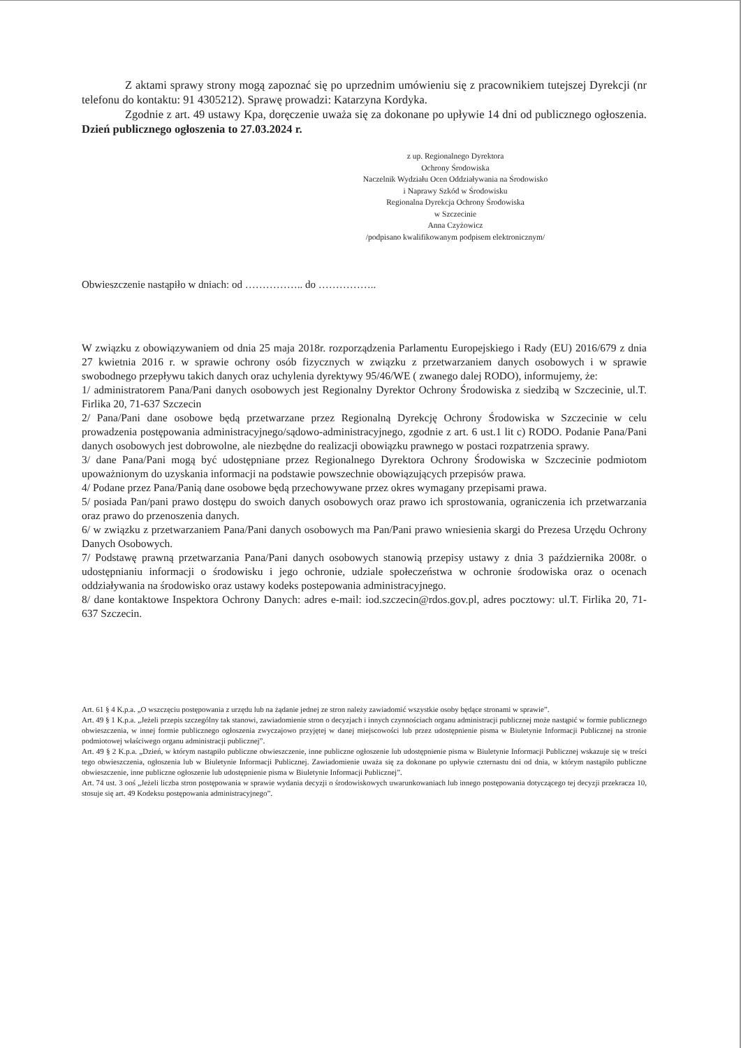Z aktami sprawy strony mogą zapoznać się po uprzednim umówieniu się z pracownikiem tutejszej Dyrekcji (nr telefonu do kontaktu: 91 4305212). Sprawę prowadzi: Katarzyna Kordyka.
Zgodnie z art. 49 ustawy Kpa, doręczenie uważa się za dokonane po upływie 14 dni od publicznego ogłoszenia. Dzień publicznego ogłoszenia to 27.03.2024 r.
z up. Regionalnego Dyrektora
Ochrony Środowiska
Naczelnik Wydziału Ocen Oddziaływania na Środowisko
i Naprawy Szkód w Środowisku
Regionalna Dyrekcja Ochrony Środowiska
w Szczecinie
Anna Czyżowicz
/podpisano kwalifikowanym podpisem elektronicznym/
Obwieszczenie nastąpiło w dniach: od …………….. do ……………..
W związku z obowiązywaniem od dnia 25 maja 2018r. rozporządzenia Parlamentu Europejskiego i Rady (EU) 2016/679 z dnia 27 kwietnia 2016 r. w sprawie ochrony osób fizycznych w związku z przetwarzaniem danych osobowych i w sprawie swobodnego przepływu takich danych oraz uchylenia dyrektywy 95/46/WE ( zwanego dalej RODO), informujemy, że:
1/ administratorem Pana/Pani danych osobowych jest Regionalny Dyrektor Ochrony Środowiska z siedzibą w Szczecinie, ul.T. Firlika 20, 71-637 Szczecin
2/ Pana/Pani dane osobowe będą przetwarzane przez Regionalną Dyrekcję Ochrony Środowiska w Szczecinie w celu prowadzenia postępowania administracyjnego/sądowo-administracyjnego, zgodnie z art. 6 ust.1 lit c) RODO. Podanie Pana/Pani danych osobowych jest dobrowolne, ale niezbędne do realizacji obowiązku prawnego w postaci rozpatrzenia sprawy.
3/ dane Pana/Pani mogą być udostępniane przez Regionalnego Dyrektora Ochrony Środowiska w Szczecinie podmiotom upoważnionym do uzyskania informacji na podstawie powszechnie obowiązujących przepisów prawa.
4/ Podane przez Pana/Panią dane osobowe będą przechowywane przez okres wymagany przepisami prawa.
5/ posiada Pan/pani prawo dostępu do swoich danych osobowych oraz prawo ich sprostowania, ograniczenia ich przetwarzania oraz prawo do przenoszenia danych.
6/ w związku z przetwarzaniem Pana/Pani danych osobowych ma Pan/Pani prawo wniesienia skargi do Prezesa Urzędu Ochrony Danych Osobowych.
7/ Podstawę prawną przetwarzania Pana/Pani danych osobowych stanowią przepisy ustawy z dnia 3 października 2008r. o udostępnianiu informacji o środowisku i jego ochronie, udziale społeczeństwa w ochronie środowiska oraz o ocenach oddziaływania na środowisko oraz ustawy kodeks postepowania administracyjnego.
8/ dane kontaktowe Inspektora Ochrony Danych: adres e-mail: iod.szczecin@rdos.gov.pl, adres pocztowy: ul.T. Firlika 20, 71-637 Szczecin.
Art. 61 § 4 K.p.a. „O wszczęciu postępowania z urzędu lub na żądanie jednej ze stron należy zawiadomić wszystkie osoby będące stronami w sprawie”.
Art. 49 § 1 K.p.a. „Jeżeli przepis szczególny tak stanowi, zawiadomienie stron o decyzjach i innych czynnościach organu administracji publicznej może nastąpić w formie publicznego obwieszczenia, w innej formie publicznego ogłoszenia zwyczajowo przyjętej w danej miejscowości lub przez udostępnienie pisma w Biuletynie Informacji Publicznej na stronie podmiotowej właściwego organu administracji publicznej”.
Art. 49 § 2 K.p.a. „Dzień, w którym nastąpiło publiczne obwieszczenie, inne publiczne ogłoszenie lub udostępnienie pisma w Biuletynie Informacji Publicznej wskazuje się w treści tego obwieszczenia, ogłoszenia lub w Biuletynie Informacji Publicznej. Zawiadomienie uważa się za dokonane po upływie czternastu dni od dnia, w którym nastąpiło publiczne obwieszczenie, inne publiczne ogłoszenie lub udostępnienie pisma w Biuletynie Informacji Publicznej”.
Art. 74 ust. 3 ooś „Jeżeli liczba stron postępowania w sprawie wydania decyzji o środowiskowych uwarunkowaniach lub innego postępowania dotyczącego tej decyzji przekracza 10, stosuje się art. 49 Kodeksu postępowania administracyjnego”.